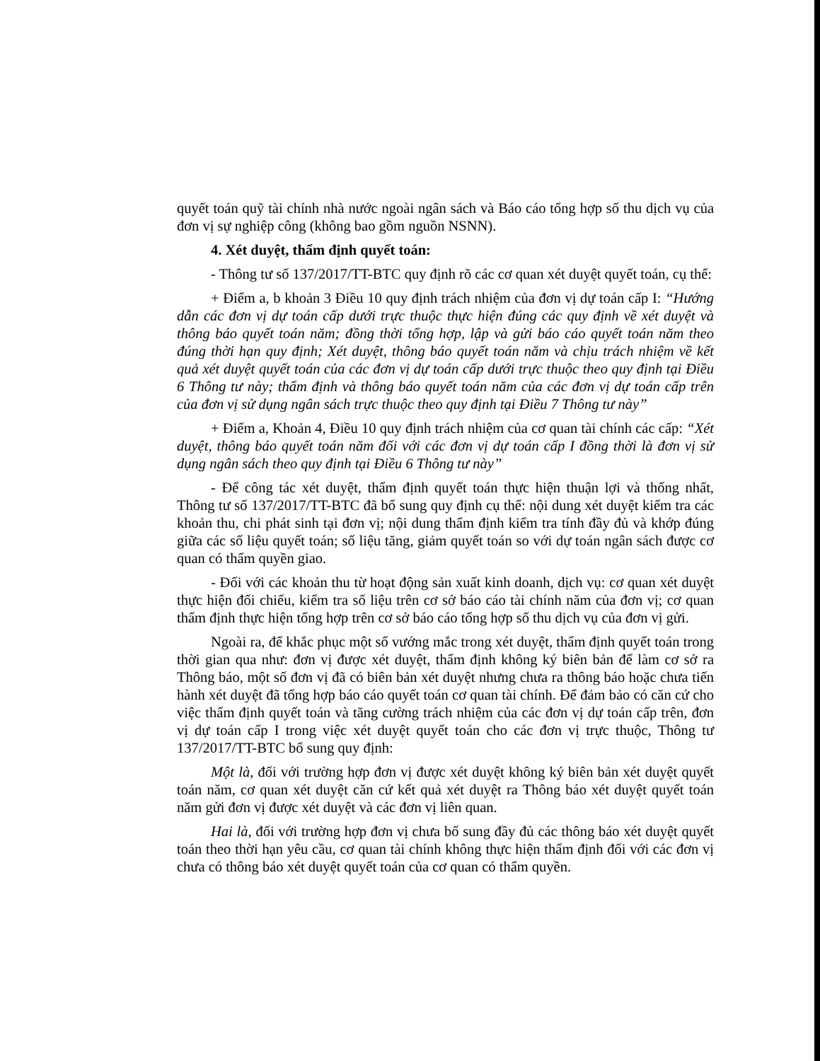quyết toán quỹ tài chính nhà nước ngoài ngân sách và Báo cáo tổng hợp số thu dịch vụ của đơn vị sự nghiệp công (không bao gồm nguồn NSNN).
4. Xét duyệt, thẩm định quyết toán:
- Thông tư số 137/2017/TT-BTC quy định rõ các cơ quan xét duyệt quyết toán, cụ thể:
+ Điểm a, b khoản 3 Điều 10 quy định trách nhiệm của đơn vị dự toán cấp I: “Hướng dẫn các đơn vị dự toán cấp dưới trực thuộc thực hiện đúng các quy định về xét duyệt và thông báo quyết toán năm; đồng thời tổng hợp, lập và gửi báo cáo quyết toán năm theo đúng thời hạn quy định; Xét duyệt, thông báo quyết toán năm và chịu trách nhiệm về kết quả xét duyệt quyết toán của các đơn vị dự toán cấp dưới trực thuộc theo quy định tại Điều 6 Thông tư này; thẩm định và thông báo quyết toán năm của các đơn vị dự toán cấp trên của đơn vị sử dụng ngân sách trực thuộc theo quy định tại Điều 7 Thông tư này”
+ Điểm a, Khoản 4, Điều 10 quy định trách nhiệm của cơ quan tài chính các cấp: “Xét duyệt, thông báo quyết toán năm đối với các đơn vị dự toán cấp I đồng thời là đơn vị sử dụng ngân sách theo quy định tại Điều 6 Thông tư này”
- Để công tác xét duyệt, thẩm định quyết toán thực hiện thuận lợi và thống nhất, Thông tư số 137/2017/TT-BTC đã bổ sung quy định cụ thể: nội dung xét duyệt kiểm tra các khoản thu, chi phát sinh tại đơn vị; nội dung thẩm định kiểm tra tính đầy đủ và khớp đúng giữa các số liệu quyết toán; số liệu tăng, giảm quyết toán so với dự toán ngân sách được cơ quan có thẩm quyền giao.
- Đối với các khoản thu từ hoạt động sản xuất kinh doanh, dịch vụ: cơ quan xét duyệt thực hiện đối chiếu, kiểm tra số liệu trên cơ sở báo cáo tài chính năm của đơn vị; cơ quan thẩm định thực hiện tổng hợp trên cơ sở báo cáo tổng hợp số thu dịch vụ của đơn vị gửi.
Ngoài ra, để khắc phục một số vướng mắc trong xét duyệt, thẩm định quyết toán trong thời gian qua như: đơn vị được xét duyệt, thẩm định không ký biên bản để làm cơ sở ra Thông báo, một số đơn vị đã có biên bản xét duyệt nhưng chưa ra thông báo hoặc chưa tiến hành xét duyệt đã tổng hợp báo cáo quyết toán cơ quan tài chính. Để đảm bảo có căn cứ cho việc thẩm định quyết toán và tăng cường trách nhiệm của các đơn vị dự toán cấp trên, đơn vị dự toán cấp I trong việc xét duyệt quyết toán cho các đơn vị trực thuộc, Thông tư 137/2017/TT-BTC bổ sung quy định:
Một là, đối với trường hợp đơn vị được xét duyệt không ký biên bản xét duyệt quyết toán năm, cơ quan xét duyệt căn cứ kết quả xét duyệt ra Thông báo xét duyệt quyết toán năm gửi đơn vị được xét duyệt và các đơn vị liên quan.
Hai là, đối với trường hợp đơn vị chưa bổ sung đầy đủ các thông báo xét duyệt quyết toán theo thời hạn yêu cầu, cơ quan tài chính không thực hiện thẩm định đối với các đơn vị chưa có thông báo xét duyệt quyết toán của cơ quan có thẩm quyền.